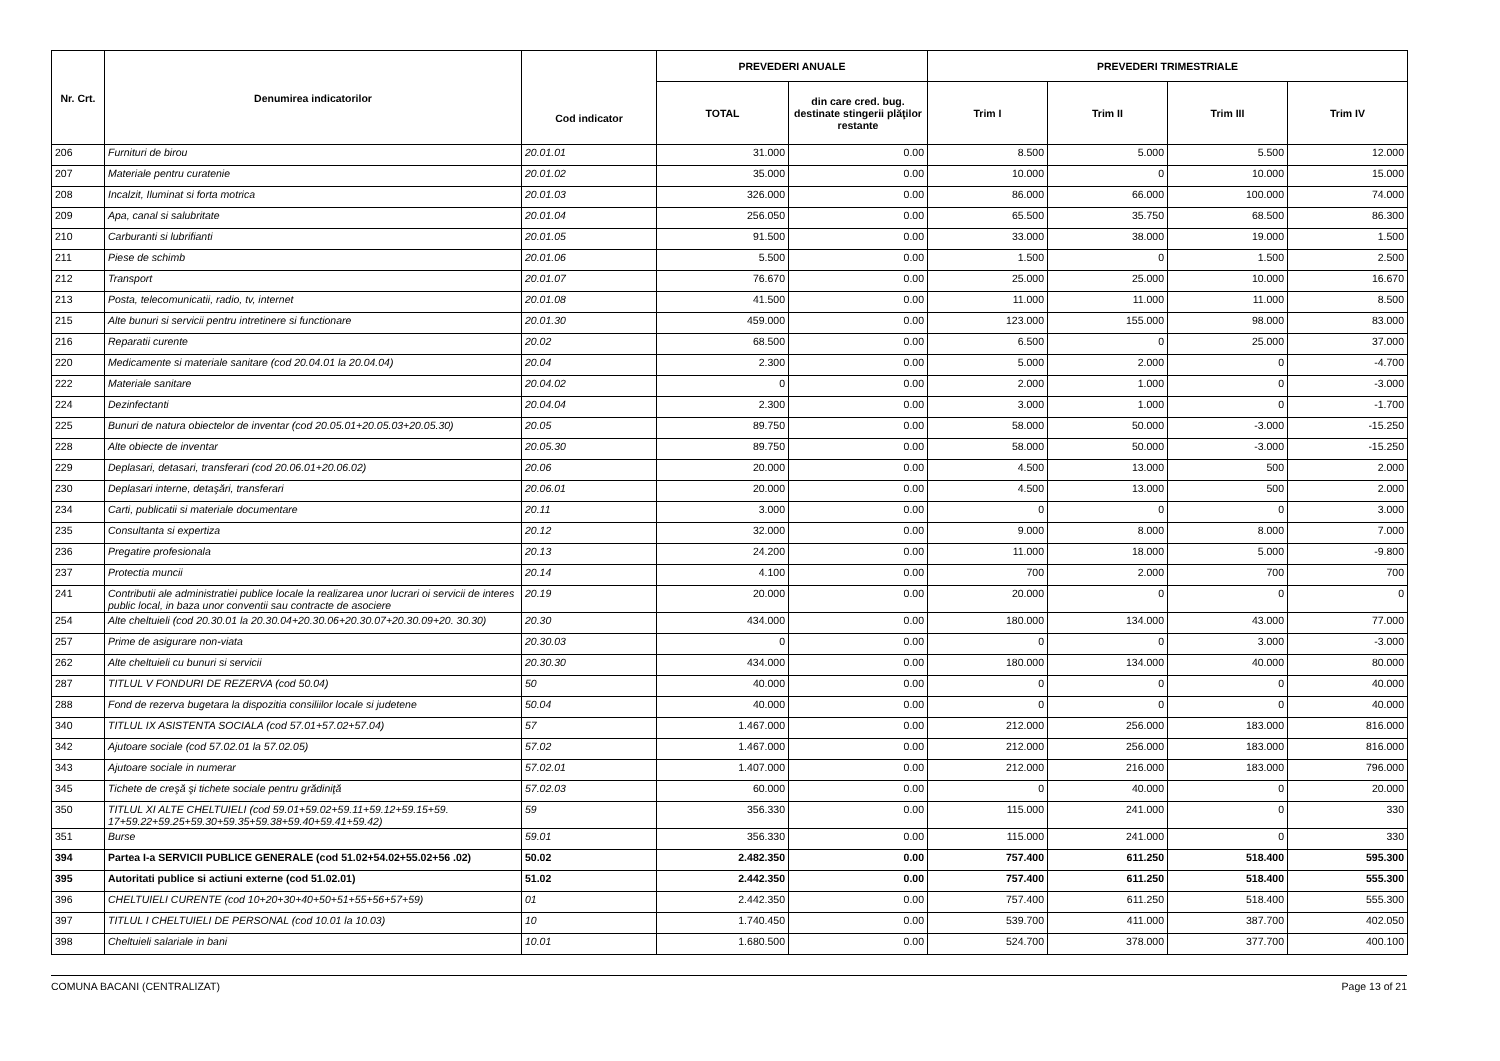| Nr. Crt. | Denumirea indicatorilor | Cod indicator | PREVEDERI ANUALE | | PREVEDERI TRIMESTRIALE | | | |
| --- | --- | --- | --- | --- | --- | --- | --- | --- |
| | | | TOTAL | din care cred. bug. destinate stingerii plăţilor restante | Trim I | Trim II | Trim III | Trim IV |
| 206 | Furnituri de birou | 20.01.01 | 31.000 | 0.00 | 8.500 | 5.000 | 5.500 | 12.000 |
| 207 | Materiale pentru curatenie | 20.01.02 | 35.000 | 0.00 | 10.000 | 0 | 10.000 | 15.000 |
| 208 | Incalzit, Iluminat si forta motrica | 20.01.03 | 326.000 | 0.00 | 86.000 | 66.000 | 100.000 | 74.000 |
| 209 | Apa, canal si salubritate | 20.01.04 | 256.050 | 0.00 | 65.500 | 35.750 | 68.500 | 86.300 |
| 210 | Carburanti si lubrifianti | 20.01.05 | 91.500 | 0.00 | 33.000 | 38.000 | 19.000 | 1.500 |
| 211 | Piese de schimb | 20.01.06 | 5.500 | 0.00 | 1.500 | 0 | 1.500 | 2.500 |
| 212 | Transport | 20.01.07 | 76.670 | 0.00 | 25.000 | 25.000 | 10.000 | 16.670 |
| 213 | Posta, telecomunicatii, radio, tv, internet | 20.01.08 | 41.500 | 0.00 | 11.000 | 11.000 | 11.000 | 8.500 |
| 215 | Alte bunuri si servicii pentru intretinere si functionare | 20.01.30 | 459.000 | 0.00 | 123.000 | 155.000 | 98.000 | 83.000 |
| 216 | Reparatii curente | 20.02 | 68.500 | 0.00 | 6.500 | 0 | 25.000 | 37.000 |
| 220 | Medicamente si materiale sanitare (cod 20.04.01 la 20.04.04) | 20.04 | 2.300 | 0.00 | 5.000 | 2.000 | 0 | -4.700 |
| 222 | Materiale sanitare | 20.04.02 | 0 | 0.00 | 2.000 | 1.000 | 0 | -3.000 |
| 224 | Dezinfectanti | 20.04.04 | 2.300 | 0.00 | 3.000 | 1.000 | 0 | -1.700 |
| 225 | Bunuri de natura obiectelor de inventar (cod 20.05.01+20.05.03+20.05.30) | 20.05 | 89.750 | 0.00 | 58.000 | 50.000 | -3.000 | -15.250 |
| 228 | Alte obiecte de inventar | 20.05.30 | 89.750 | 0.00 | 58.000 | 50.000 | -3.000 | -15.250 |
| 229 | Deplasari, detasari, transferari (cod 20.06.01+20.06.02) | 20.06 | 20.000 | 0.00 | 4.500 | 13.000 | 500 | 2.000 |
| 230 | Deplasari interne, detaşări, transferari | 20.06.01 | 20.000 | 0.00 | 4.500 | 13.000 | 500 | 2.000 |
| 234 | Carti, publicatii si materiale documentare | 20.11 | 3.000 | 0.00 | 0 | 0 | 0 | 3.000 |
| 235 | Consultanta si expertiza | 20.12 | 32.000 | 0.00 | 9.000 | 8.000 | 8.000 | 7.000 |
| 236 | Pregatire profesionala | 20.13 | 24.200 | 0.00 | 11.000 | 18.000 | 5.000 | -9.800 |
| 237 | Protectia muncii | 20.14 | 4.100 | 0.00 | 700 | 2.000 | 700 | 700 |
| 241 | Contributii ale administratiei publice locale la realizarea unor lucrari oi servicii de interes public local, in baza unor conventii sau contracte de asociere | 20.19 | 20.000 | 0.00 | 20.000 | 0 | 0 | 0 |
| 254 | Alte cheltuieli (cod 20.30.01 la 20.30.04+20.30.06+20.30.07+20.30.09+20. 30.30) | 20.30 | 434.000 | 0.00 | 180.000 | 134.000 | 43.000 | 77.000 |
| 257 | Prime de asigurare non-viata | 20.30.03 | 0 | 0.00 | 0 | 0 | 3.000 | -3.000 |
| 262 | Alte cheltuieli cu bunuri si servicii | 20.30.30 | 434.000 | 0.00 | 180.000 | 134.000 | 40.000 | 80.000 |
| 287 | TITLUL V FONDURI DE REZERVA (cod 50.04) | 50 | 40.000 | 0.00 | 0 | 0 | 0 | 40.000 |
| 288 | Fond de rezerva bugetara la dispozitia consiliilor locale si judetene | 50.04 | 40.000 | 0.00 | 0 | 0 | 0 | 40.000 |
| 340 | TITLUL IX ASISTENTA SOCIALA (cod 57.01+57.02+57.04) | 57 | 1.467.000 | 0.00 | 212.000 | 256.000 | 183.000 | 816.000 |
| 342 | Ajutoare sociale (cod 57.02.01 la 57.02.05) | 57.02 | 1.467.000 | 0.00 | 212.000 | 256.000 | 183.000 | 816.000 |
| 343 | Ajutoare sociale in numerar | 57.02.01 | 1.407.000 | 0.00 | 212.000 | 216.000 | 183.000 | 796.000 |
| 345 | Tichete de creşă şi tichete sociale pentru grădiniţă | 57.02.03 | 60.000 | 0.00 | 0 | 40.000 | 0 | 20.000 |
| 350 | TITLUL XI ALTE CHELTUIELI (cod 59.01+59.02+59.11+59.12+59.15+59. 17+59.22+59.25+59.30+59.35+59.38+59.40+59.41+59.42) | 59 | 356.330 | 0.00 | 115.000 | 241.000 | 0 | 330 |
| 351 | Burse | 59.01 | 356.330 | 0.00 | 115.000 | 241.000 | 0 | 330 |
| 394 | Partea I-a SERVICII PUBLICE GENERALE (cod 51.02+54.02+55.02+56 .02) | 50.02 | 2.482.350 | 0.00 | 757.400 | 611.250 | 518.400 | 595.300 |
| 395 | Autoritati publice si actiuni externe (cod 51.02.01) | 51.02 | 2.442.350 | 0.00 | 757.400 | 611.250 | 518.400 | 555.300 |
| 396 | CHELTUIELI CURENTE (cod 10+20+30+40+50+51+55+56+57+59) | 01 | 2.442.350 | 0.00 | 757.400 | 611.250 | 518.400 | 555.300 |
| 397 | TITLUL I CHELTUIELI DE PERSONAL (cod 10.01 la 10.03) | 10 | 1.740.450 | 0.00 | 539.700 | 411.000 | 387.700 | 402.050 |
| 398 | Cheltuieli salariale in bani | 10.01 | 1.680.500 | 0.00 | 524.700 | 378.000 | 377.700 | 400.100 |
COMUNA BACANI (CENTRALIZAT) Page 13 of 21